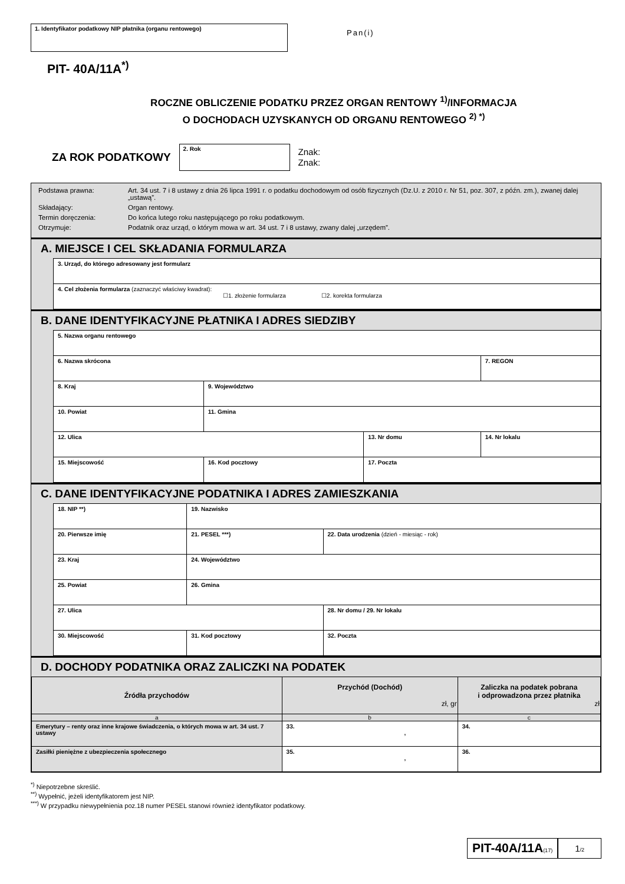1. Identyfikator podatkowy NIP płatnika (organu rentowego)
Pan(i)
PIT- 40A/11A<sup>*)</sup>
ROCZNE OBLICZENIE PODATKU PRZEZ ORGAN RENTOWY <sup>1)</sup>/INFORMACJA
O DOCHODACH UZYSKANYCH OD ORGANU RENTOWEGO <sup>2) *)</sup>
ZA ROK PODATKOWY
2. Rok
Znak:
Znak:
Podstawa prawna: Art. 34 ust. 7 i 8 ustawy z dnia 26 lipca 1991 r. o podatku dochodowym od osób fizycznych (Dz.U. z 2010 r. Nr 51, poz. 307, z późn. zm.), zwanej dalej „ustawą”.
Składający: Organ rentowy.
Termin doręczenia: Do końca lutego roku następującego po roku podatkowym.
Otrzymuje: Podatnik oraz urząd, o którym mowa w art. 34 ust. 7 i 8 ustawy, zwany dalej „urzędem”.
A. MIEJSCE I CEL SKŁADANIA FORMULARZA
| 3. Urząd, do którego adresowany jest formularz |
| 4. Cel złożenia formularza (zaznaczyć właściwy kwadrat): ☐1. złożenie formularza ☐2. korekta formularza |
B. DANE IDENTYFIKACYJNE PŁATNIKA I ADRES SIEDZIBY
| 5. Nazwa organu rentowego | | | |
| 6. Nazwa skrócona | | | 7. REGON |
| 8. Kraj | 9. Województwo | | |
| 10. Powiat | 11. Gmina | | |
| 12. Ulica | | 13. Nr domu | 14. Nr lokalu |
| 15. Miejscowość | 16. Kod pocztowy | 17. Poczta | |
C. DANE IDENTYFIKACYJNE PODATNIKA I ADRES ZAMIESZKANIA
| 18. NIP **) | 19. Nazwisko | |
| 20. Pierwsze imię | 21. PESEL ***) | 22. Data urodzenia (dzień - miesiąc - rok) |
| 23. Kraj | 24. Województwo | |
| 25. Powiat | 26. Gmina | |
| 27. Ulica | | 28. Nr domu / 29. Nr lokalu |
| 30. Miejscowość | 31. Kod pocztowy | 32. Poczta |
D. DOCHODY PODATNIKA ORAZ ZALICZKI NA PODATEK
| Źródła przychodów | Przychód (Dochód) zł, gr | Zaliczka na podatek pobrana i odprowadzona przez płatnika zł |
| --- | --- | --- |
| a | b | c |
| Emerytury – renty oraz inne krajowe świadczenia, o których mowa w art. 34 ust. 7 ustawy | 33. , | 34. |
| Zasiłki pieniężne z ubezpieczenia społecznego | 35. , | 36. |
<sup>*)</sup> Niepotrzebne skreślić.
<sup>**)</sup> Wypełnić, jeżeli identyfikatorem jest NIP.
<sup>***)</sup> W przypadku niewypełnienia poz.18 numer PESEL stanowi również identyfikator podatkowy.
PIT-40A/11A(17)
1/2